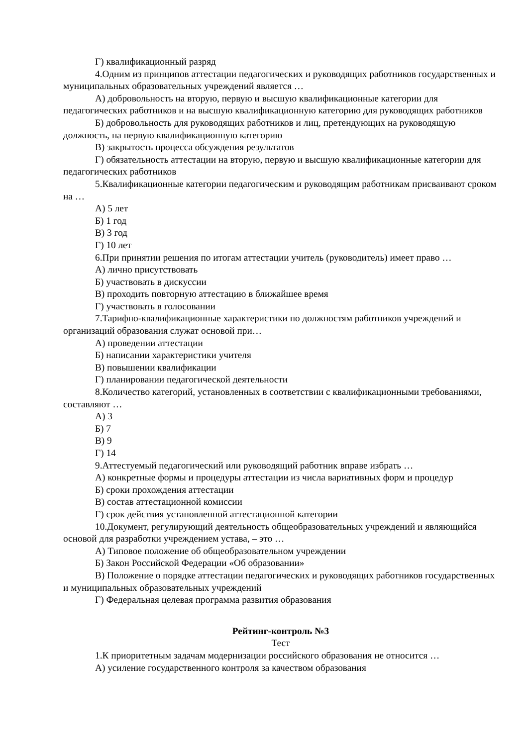Г) квалификационный разряд
4.Одним из принципов аттестации педагогических и руководящих работников государственных и муниципальных образовательных учреждений является …
А) добровольность на вторую, первую и высшую квалификационные категории для педагогических работников и на высшую квалификационную категорию для руководящих работников
Б) добровольность для руководящих работников и лиц, претендующих на руководящую должность, на первую квалификационную категорию
В) закрытость процесса обсуждения результатов
Г) обязательность аттестации на вторую, первую и высшую квалификационные категории для педагогических работников
5.Квалификационные категории педагогическим и руководящим работникам присваивают сроком на …
А) 5 лет
Б) 1 год
В) 3 год
Г) 10 лет
6.При принятии решения по итогам аттестации учитель (руководитель) имеет право …
А) лично присутствовать
Б) участвовать в дискуссии
В) проходить повторную аттестацию в ближайшее время
Г) участвовать в голосовании
7.Тарифно-квалификационные характеристики по должностям работников учреждений и организаций образования служат основой при…
А) проведении аттестации
Б) написании характеристики учителя
В) повышении квалификации
Г) планировании педагогической деятельности
8.Количество категорий, установленных в соответствии с квалификационными требованиями, составляют …
А) 3
Б) 7
В) 9
Г) 14
9.Аттестуемый педагогический или руководящий работник вправе избрать …
А) конкретные формы и процедуры аттестации из числа вариативных форм и процедур
Б) сроки прохождения аттестации
В) состав аттестационной комиссии
Г) срок действия установленной аттестационной категории
10.Документ, регулирующий деятельность общеобразовательных учреждений и являющийся основой для разработки учреждением устава, – это …
А) Типовое положение об общеобразовательном учреждении
Б) Закон Российской Федерации «Об образовании»
В) Положение о порядке аттестации педагогических и руководящих работников государственных и муниципальных образовательных учреждений
Г) Федеральная целевая программа развития образования
Рейтинг-контроль №3
Тест
1.К приоритетным задачам модернизации российского образования не относится …
А) усиление государственного контроля за качеством образования